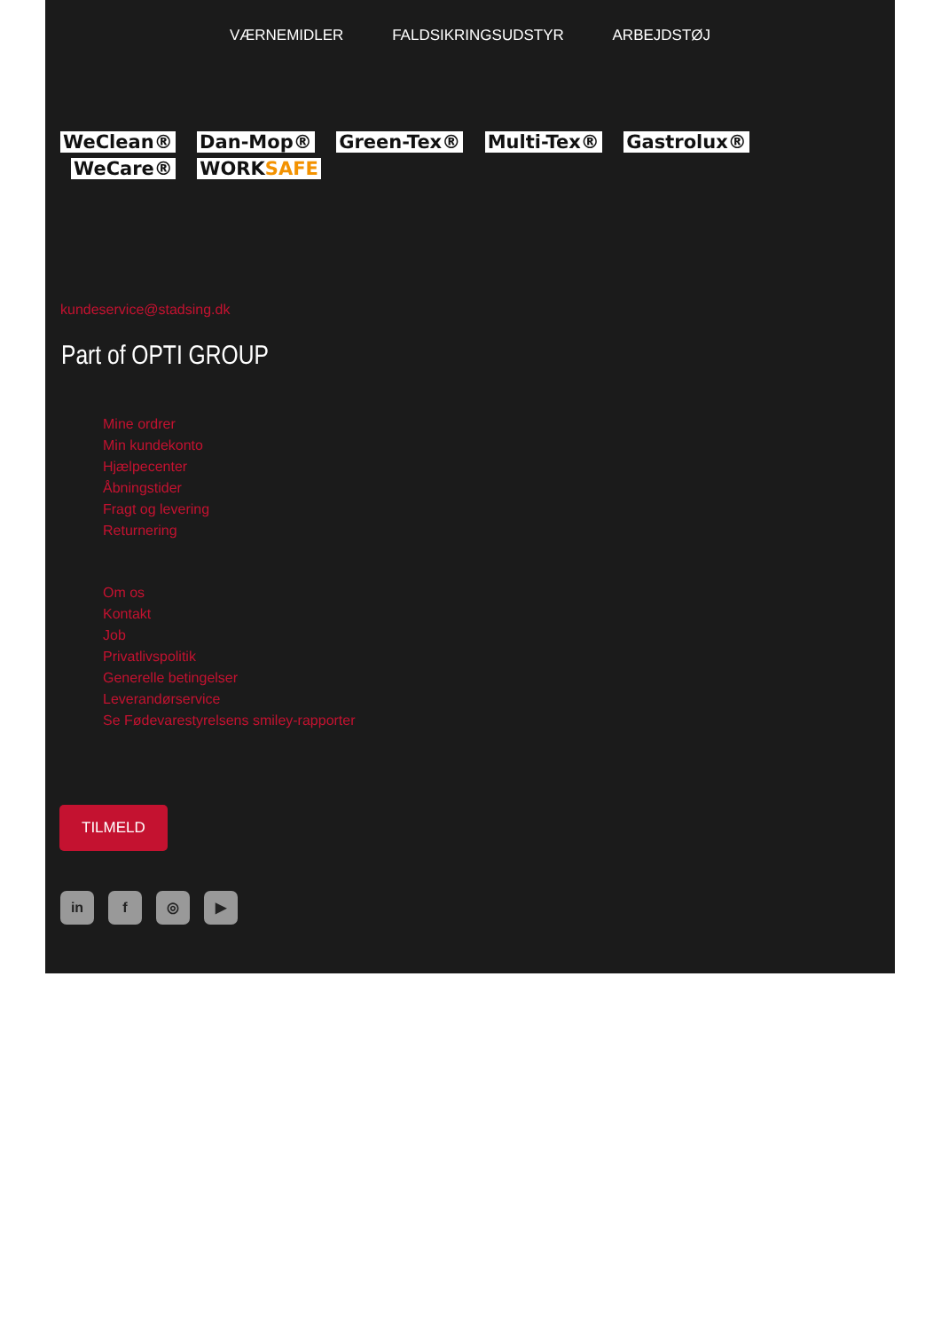VÆRNEMIDLER FALDSIKRINGSUDSTYR ARBEJDSTØJ
WeClean® Dan-Mop® Green-Tex® Multi-Tex® Gastrolux®
WeCare® WORKSAFE
kundeservice@stadsing.dk
Part of OPTI GROUP
Mine ordrer
Min kundekonto
Hjælpecenter
Åbningstider
Fragt og levering
Returnering
Om os
Kontakt
Job
Privatlivspolitik
Generelle betingelser
Leverandørservice
Se Fødevarestyrelsens smiley-rapporter
TILMELD
in f ◎ ▶